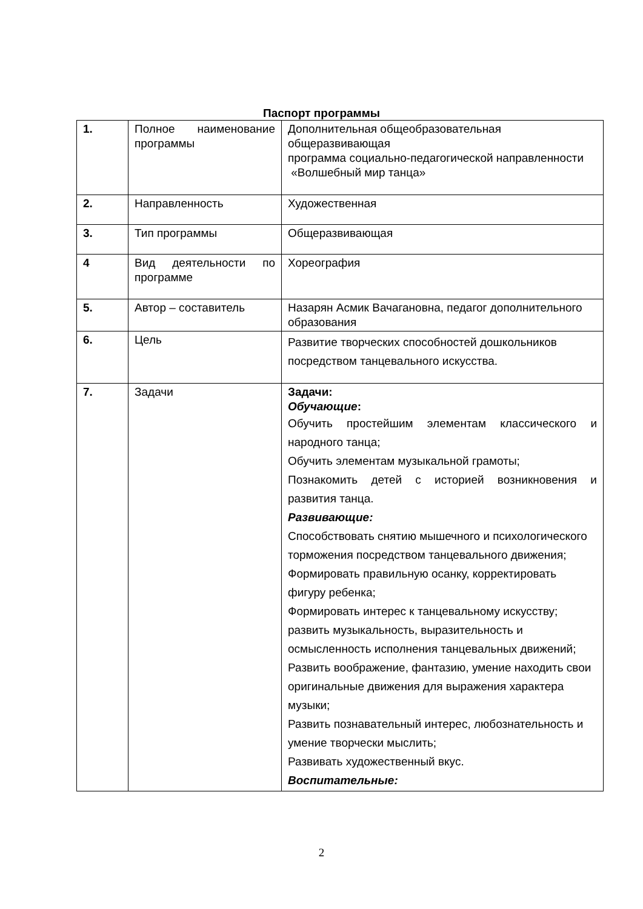Паспорт программы
| 1. | Полное наименование программы | Дополнительная общеобразовательная общеразвивающая программа социально-педагогической направленности «Волшебный мир танца» |
| 2. | Направленность | Художественная |
| 3. | Тип программы | Общеразвивающая |
| 4 | Вид деятельности по программе | Хореография |
| 5. | Автор – составитель | Назарян Асмик Вачагановна, педагог дополнительного образования |
| 6. | Цель | Развитие творческих способностей дошкольников посредством танцевального искусства. |
| 7. | Задачи | Задачи: Обучающие : Обучить простейшим элементам классического и народного танца; Обучить элементам музыкальной грамоты; Познакомить детей с историей возникновения и развития танца. Развивающие: Способствовать снятию мышечного и психологического торможения посредством танцевального движения; Формировать правильную осанку, корректировать фигуру ребенка; Формировать интерес к танцевальному искусству; развить музыкальность, выразительность и осмысленность исполнения танцевальных движений; Развить воображение, фантазию, умение находить свои оригинальные движения для выражения характера музыки; Развить познавательный интерес, любознательность и умение творчески мыслить; Развивать художественный вкус. Воспитательные: |
2